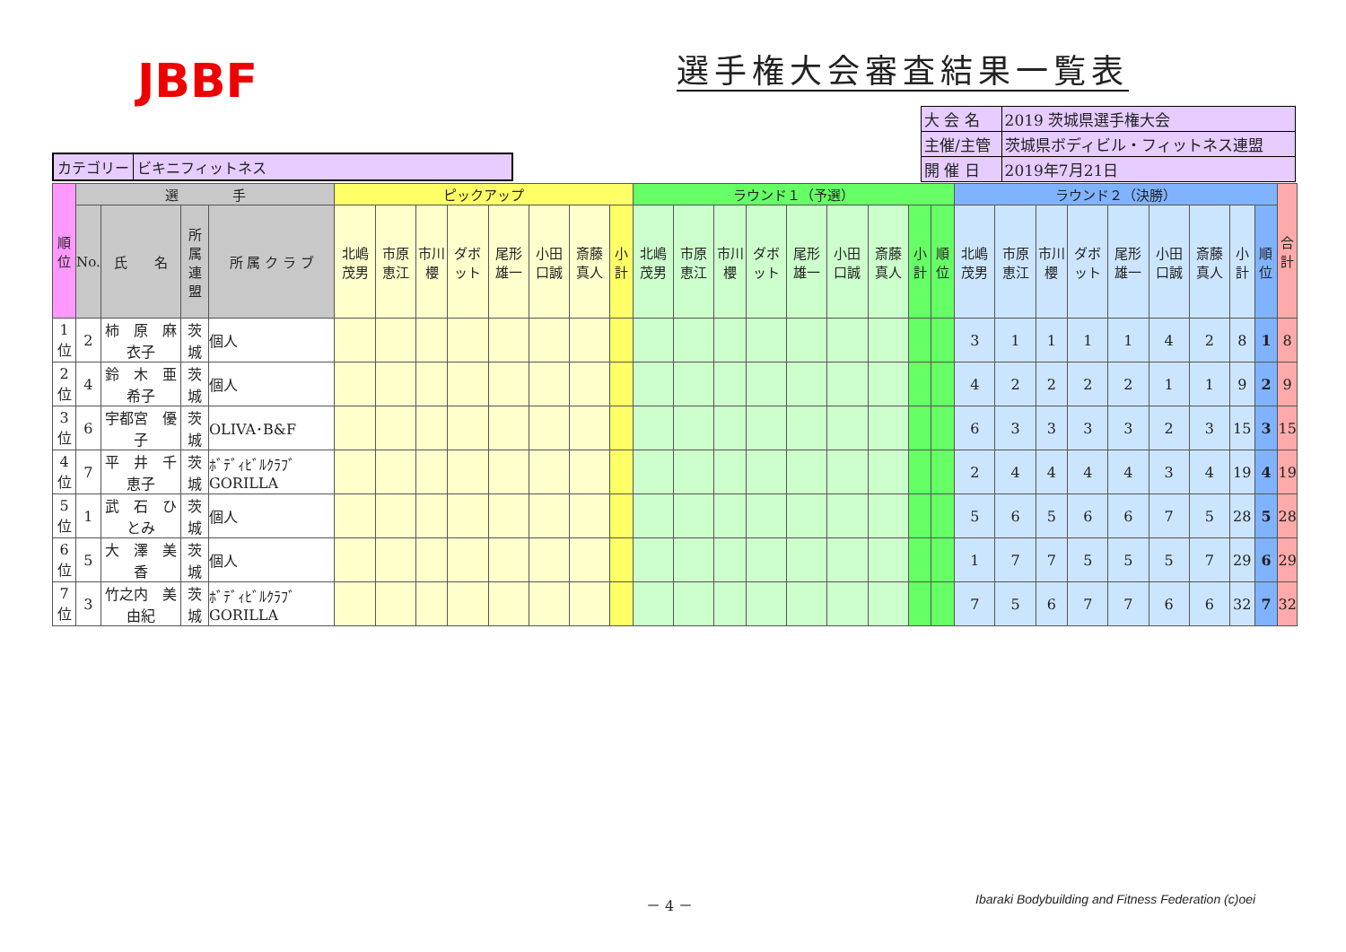JBBF
選手権大会審査結果一覧表
カテゴリー ビキニフィットネス
| 大 会 名 | 2019 茨城県選手権大会 |
| 主催/主管 | 茨城県ボディビル・フィットネス連盟 |
| 開 催 日 | 2019年7月21日 |
| 順位 | 選 手 | | | | ピックアップ | | | | | | | | ラウンド１（予選） | | | | | | | | | ラウンド２（決勝） | | | | | | | | | 合 計 |
| --- | --- | --- | --- | --- | --- | --- | --- | --- | --- | --- | --- | --- | --- | --- | --- | --- | --- | --- | --- | --- | --- | --- | --- | --- | --- | --- | --- | --- | --- | --- | --- |
| | No. | 氏 名 | 所属 連盟 | 所 属 ク ラ ブ | 北嶋茂男 | 市原恵江 | 市川櫻 | ダボット | 尾形雄一 | 小田口誠 | 斎藤真人 | 小計 | 北嶋茂男 | 市原恵江 | 市川櫻 | ダボット | 尾形雄一 | 小田口誠 | 斎藤真人 | 小計 | 順位 | 北嶋茂男 | 市原恵江 | 市川櫻 | ダボット | 尾形雄一 | 小田口誠 | 斎藤真人 | 小計 | 順位 | |
| 1位 | 2 | 柿 原 麻衣子 | 茨 城 | 個人 | | | | | | | | | | | | | | | | | | 3 | 1 | 1 | 1 | 1 | 4 | 2 | 8 | 1 | 8 |
| 2位 | 4 | 鈴 木 亜希子 | 茨 城 | 個人 | | | | | | | | | | | | | | | | | | 4 | 2 | 2 | 2 | 2 | 1 | 1 | 9 | 2 | 9 |
| 3位 | 6 | 宇都宮 優 子 | 茨 城 | OLIVA･B&F | | | | | | | | | | | | | | | | | | 6 | 3 | 3 | 3 | 3 | 2 | 3 | 15 | 3 | 15 |
| 4位 | 7 | 平 井 千恵子 | 茨 城 | ﾎﾞﾃﾞｨﾋﾞﾙｸﾗﾌﾞGORILLA | | | | | | | | | | | | | | | | | | 2 | 4 | 4 | 4 | 4 | 3 | 4 | 19 | 4 | 19 |
| 5位 | 1 | 武 石 ひとみ | 茨 城 | 個人 | | | | | | | | | | | | | | | | | | 5 | 6 | 5 | 6 | 6 | 7 | 5 | 28 | 5 | 28 |
| 6位 | 5 | 大 澤 美 香 | 茨 城 | 個人 | | | | | | | | | | | | | | | | | | 1 | 7 | 7 | 5 | 5 | 5 | 7 | 29 | 6 | 29 |
| 7位 | 3 | 竹之内 美由紀 | 茨 城 | ﾎﾞﾃﾞｨﾋﾞﾙｸﾗﾌﾞGORILLA | | | | | | | | | | | | | | | | | | 7 | 5 | 6 | 7 | 7 | 6 | 6 | 32 | 7 | 32 |
－ 4 －
Ibaraki Bodybuilding and Fitness Federation (c)oei